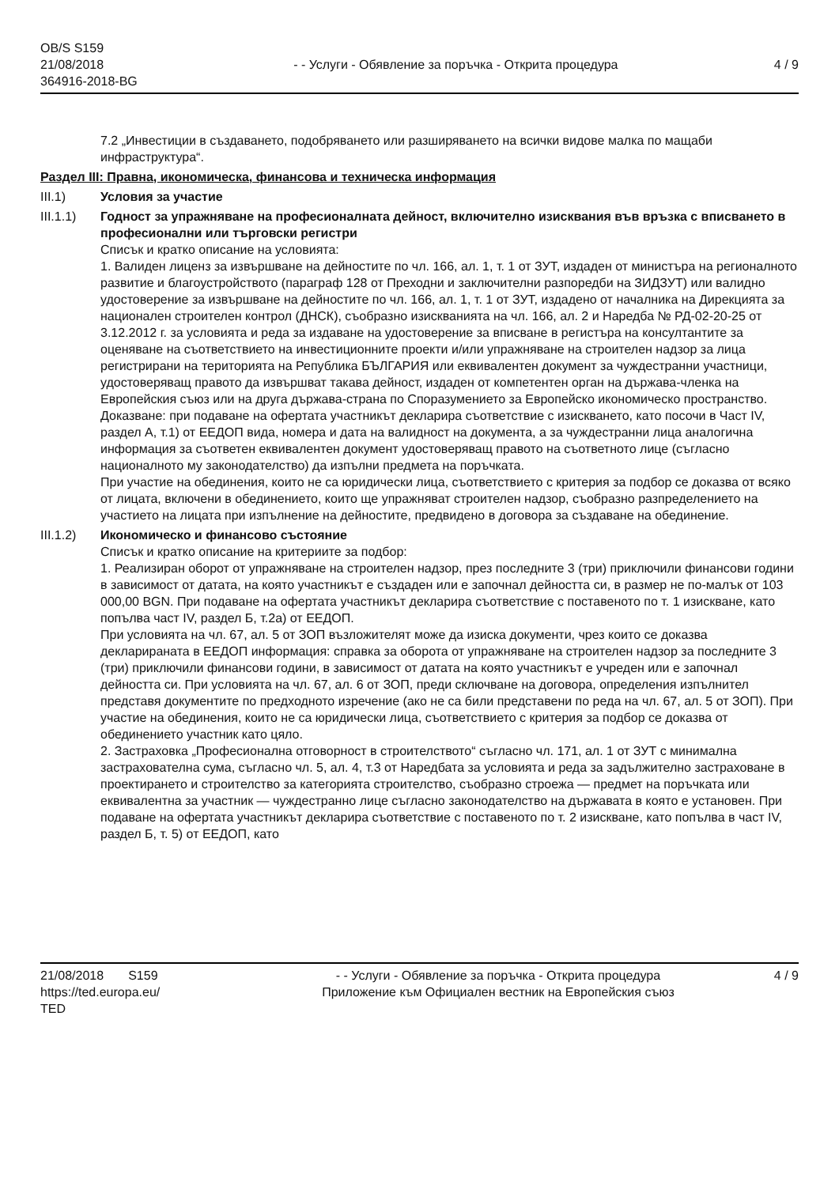OB/S S159
21/08/2018
364916-2018-BG
- - Услуги - Обявление за поръчка - Открита процедура
4 / 9
7.2 „Инвестиции в създаването, подобряването или разширяването на всички видове малка по мащаби инфраструктура“.
Раздел III: Правна, икономическа, финансова и техническа информация
III.1) Условия за участие
III.1.1)
Годност за упражняване на професионалната дейност, включително изисквания във връзка с вписването в професионални или търговски регистри
Списък и кратко описание на условията:
1. Валиден лиценз за извършване на дейностите по чл. 166, ал. 1, т. 1 от ЗУТ, издаден от министъра на регионалното развитие и благоустройството (параграф 128 от Преходни и заключителни разпоредби на ЗИДЗУТ) или валидно удостоверение за извършване на дейностите по чл. 166, ал. 1, т. 1 от ЗУТ, издадено от началника на Дирекцията за национален строителен контрол (ДНСК), съобразно изискванията на чл. 166, ал. 2 и Наредба № РД-02-20-25 от 3.12.2012 г. за условията и реда за издаване на удостоверение за вписване в регистъра на консултантите за оценяване на съответствието на инвестиционните проекти и/или упражняване на строителен надзор за лица регистрирани на територията на Република БЪЛГАРИЯ или еквивалентен документ за чуждестранни участници, удостоверяващ правото да извършват такава дейност, издаден от компетентен орган на държава-членка на Европейския съюз или на друга държава-страна по Споразумението за Европейско икономическо пространство.
Доказване: при подаване на офертата участникът декларира съответствие с изискването, като посочи в Част IV, раздел А, т.1) от ЕЕДОП вида, номера и дата на валидност на документа, а за чуждестранни лица аналогична информация за съответен еквивалентен документ удостоверяващ правото на съответното лице (съгласно националното му законодателство) да изпълни предмета на поръчката.
При участие на обединения, които не са юридически лица, съответствието с критерия за подбор се доказва от всяко от лицата, включени в обединението, които ще упражняват строителен надзор, съобразно разпределението на участието на лицата при изпълнение на дейностите, предвидено в договора за създаване на обединение.
III.1.2)
Икономическо и финансово състояние
Списък и кратко описание на критериите за подбор:
1. Реализиран оборот от упражняване на строителен надзор, през последните 3 (три) приключили финансови години в зависимост от датата, на която участникът е създаден или е започнал дейността си, в размер не по-малък от 103 000,00 BGN. При подаване на офертата участникът декларира съответствие с поставеното по т. 1 изискване, като попълва част IV, раздел Б, т.2а) от ЕЕДОП.
При условията на чл. 67, ал. 5 от ЗОП възложителят може да изиска документи, чрез които се доказва декларираната в ЕЕДОП информация: справка за оборота от упражняване на строителен надзор за последните 3 (три) приключили финансови години, в зависимост от датата на която участникът е учреден или е започнал дейността си. При условията на чл. 67, ал. 6 от ЗОП, преди сключване на договора, определения изпълнител представя документите по предходното изречение (ако не са били представени по реда на чл. 67, ал. 5 от ЗОП). При участие на обединения, които не са юридически лица, съответствието с критерия за подбор се доказва от обединението участник като цяло.
2. Застраховка „Професионална отговорност в строителството“ съгласно чл. 171, ал. 1 от ЗУТ с минимална застрахователна сума, съгласно чл. 5, ал. 4, т.3 от Наредбата за условията и реда за задължително застраховане в проектирането и строителство за категорията строителство, съобразно строежа — предмет на поръчката или еквивалентна за участник — чуждестранно лице съгласно законодателство на държавата в която е установен. При подаване на офертата участникът декларира съответствие с поставеното по т. 2 изискване, като попълва в част IV, раздел Б, т. 5) от ЕЕДОП, като
21/08/2018 S159
https://ted.europa.eu/
TED
- - Услуги - Обявление за поръчка - Открита процедура
Приложение към Официален вестник на Европейския съюз
4 / 9